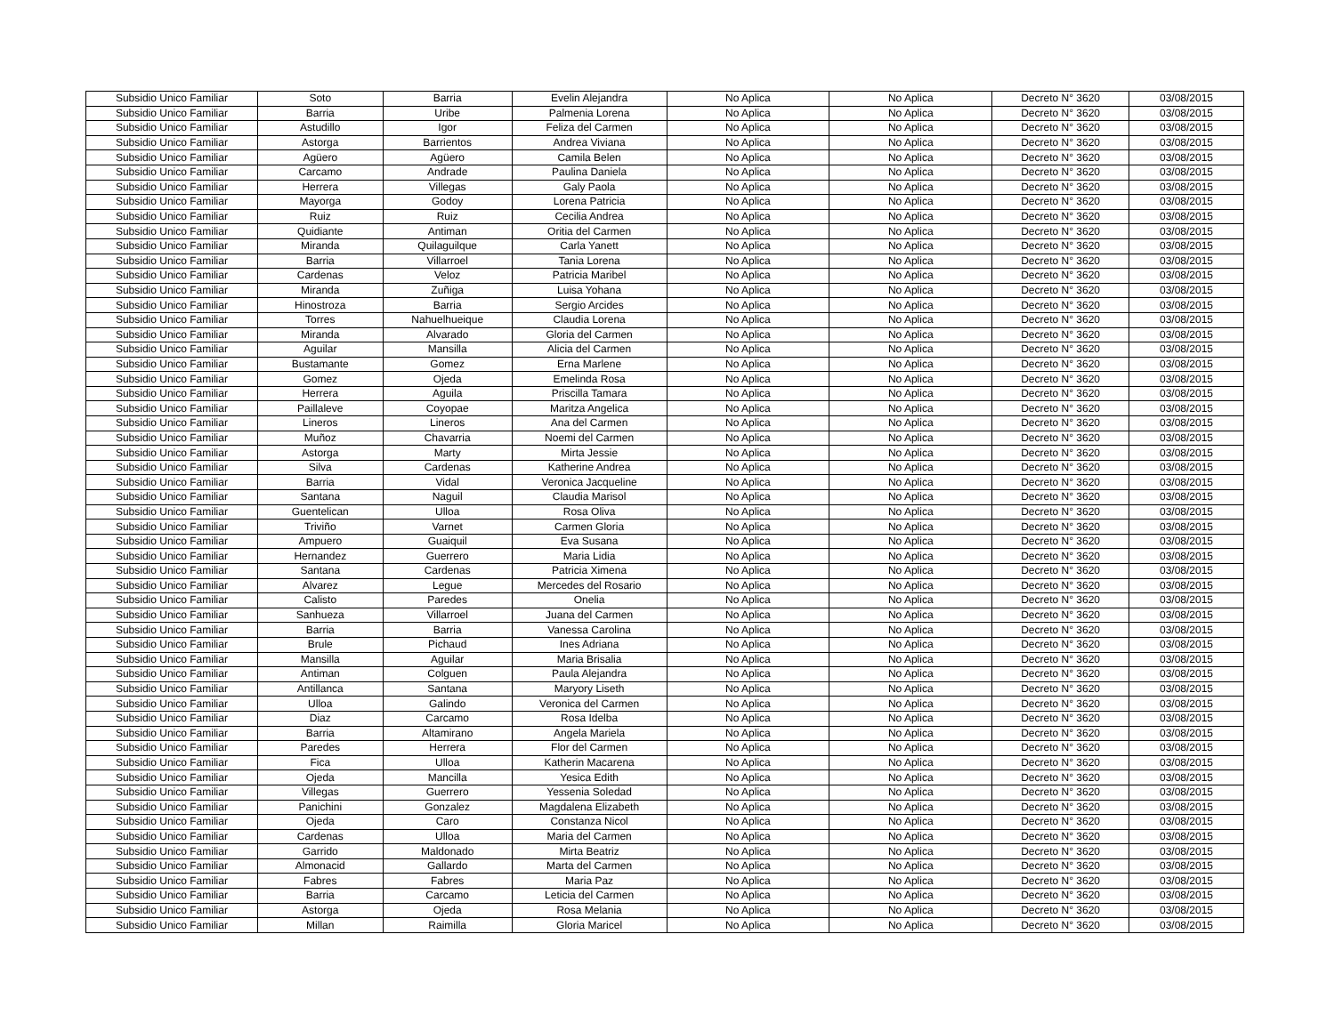| Subsidio Unico Familiar | Soto | Barria | Evelin Alejandra | No Aplica | No Aplica | Decreto N° 3620 | 03/08/2015 |
| Subsidio Unico Familiar | Barria | Uribe | Palmenia Lorena | No Aplica | No Aplica | Decreto N° 3620 | 03/08/2015 |
| Subsidio Unico Familiar | Astudillo | Igor | Feliza del Carmen | No Aplica | No Aplica | Decreto N° 3620 | 03/08/2015 |
| Subsidio Unico Familiar | Astorga | Barrientos | Andrea Viviana | No Aplica | No Aplica | Decreto N° 3620 | 03/08/2015 |
| Subsidio Unico Familiar | Agüero | Agüero | Camila Belen | No Aplica | No Aplica | Decreto N° 3620 | 03/08/2015 |
| Subsidio Unico Familiar | Carcamo | Andrade | Paulina Daniela | No Aplica | No Aplica | Decreto N° 3620 | 03/08/2015 |
| Subsidio Unico Familiar | Herrera | Villegas | Galy Paola | No Aplica | No Aplica | Decreto N° 3620 | 03/08/2015 |
| Subsidio Unico Familiar | Mayorga | Godoy | Lorena Patricia | No Aplica | No Aplica | Decreto N° 3620 | 03/08/2015 |
| Subsidio Unico Familiar | Ruiz | Ruiz | Cecilia Andrea | No Aplica | No Aplica | Decreto N° 3620 | 03/08/2015 |
| Subsidio Unico Familiar | Quidiante | Antiman | Oritia del Carmen | No Aplica | No Aplica | Decreto N° 3620 | 03/08/2015 |
| Subsidio Unico Familiar | Miranda | Quilaguilque | Carla Yanett | No Aplica | No Aplica | Decreto N° 3620 | 03/08/2015 |
| Subsidio Unico Familiar | Barria | Villarroel | Tania Lorena | No Aplica | No Aplica | Decreto N° 3620 | 03/08/2015 |
| Subsidio Unico Familiar | Cardenas | Veloz | Patricia Maribel | No Aplica | No Aplica | Decreto N° 3620 | 03/08/2015 |
| Subsidio Unico Familiar | Miranda | Zuñiga | Luisa Yohana | No Aplica | No Aplica | Decreto N° 3620 | 03/08/2015 |
| Subsidio Unico Familiar | Hinostroza | Barria | Sergio Arcides | No Aplica | No Aplica | Decreto N° 3620 | 03/08/2015 |
| Subsidio Unico Familiar | Torres | Nahuelhueique | Claudia Lorena | No Aplica | No Aplica | Decreto N° 3620 | 03/08/2015 |
| Subsidio Unico Familiar | Miranda | Alvarado | Gloria del Carmen | No Aplica | No Aplica | Decreto N° 3620 | 03/08/2015 |
| Subsidio Unico Familiar | Aguilar | Mansilla | Alicia del Carmen | No Aplica | No Aplica | Decreto N° 3620 | 03/08/2015 |
| Subsidio Unico Familiar | Bustamante | Gomez | Erna Marlene | No Aplica | No Aplica | Decreto N° 3620 | 03/08/2015 |
| Subsidio Unico Familiar | Gomez | Ojeda | Emelinda Rosa | No Aplica | No Aplica | Decreto N° 3620 | 03/08/2015 |
| Subsidio Unico Familiar | Herrera | Aguila | Priscilla Tamara | No Aplica | No Aplica | Decreto N° 3620 | 03/08/2015 |
| Subsidio Unico Familiar | Paillaleve | Coyopae | Maritza Angelica | No Aplica | No Aplica | Decreto N° 3620 | 03/08/2015 |
| Subsidio Unico Familiar | Lineros | Lineros | Ana del Carmen | No Aplica | No Aplica | Decreto N° 3620 | 03/08/2015 |
| Subsidio Unico Familiar | Muñoz | Chavarria | Noemi del Carmen | No Aplica | No Aplica | Decreto N° 3620 | 03/08/2015 |
| Subsidio Unico Familiar | Astorga | Marty | Mirta Jessie | No Aplica | No Aplica | Decreto N° 3620 | 03/08/2015 |
| Subsidio Unico Familiar | Silva | Cardenas | Katherine Andrea | No Aplica | No Aplica | Decreto N° 3620 | 03/08/2015 |
| Subsidio Unico Familiar | Barria | Vidal | Veronica Jacqueline | No Aplica | No Aplica | Decreto N° 3620 | 03/08/2015 |
| Subsidio Unico Familiar | Santana | Naguil | Claudia Marisol | No Aplica | No Aplica | Decreto N° 3620 | 03/08/2015 |
| Subsidio Unico Familiar | Guentelican | Ulloa | Rosa Oliva | No Aplica | No Aplica | Decreto N° 3620 | 03/08/2015 |
| Subsidio Unico Familiar | Triviño | Varnet | Carmen Gloria | No Aplica | No Aplica | Decreto N° 3620 | 03/08/2015 |
| Subsidio Unico Familiar | Ampuero | Guaiquil | Eva Susana | No Aplica | No Aplica | Decreto N° 3620 | 03/08/2015 |
| Subsidio Unico Familiar | Hernandez | Guerrero | Maria Lidia | No Aplica | No Aplica | Decreto N° 3620 | 03/08/2015 |
| Subsidio Unico Familiar | Santana | Cardenas | Patricia Ximena | No Aplica | No Aplica | Decreto N° 3620 | 03/08/2015 |
| Subsidio Unico Familiar | Alvarez | Legue | Mercedes del Rosario | No Aplica | No Aplica | Decreto N° 3620 | 03/08/2015 |
| Subsidio Unico Familiar | Calisto | Paredes | Onelia | No Aplica | No Aplica | Decreto N° 3620 | 03/08/2015 |
| Subsidio Unico Familiar | Sanhueza | Villarroel | Juana del Carmen | No Aplica | No Aplica | Decreto N° 3620 | 03/08/2015 |
| Subsidio Unico Familiar | Barria | Barria | Vanessa Carolina | No Aplica | No Aplica | Decreto N° 3620 | 03/08/2015 |
| Subsidio Unico Familiar | Brule | Pichaud | Ines Adriana | No Aplica | No Aplica | Decreto N° 3620 | 03/08/2015 |
| Subsidio Unico Familiar | Mansilla | Aguilar | Maria Brisalia | No Aplica | No Aplica | Decreto N° 3620 | 03/08/2015 |
| Subsidio Unico Familiar | Antiman | Colguen | Paula Alejandra | No Aplica | No Aplica | Decreto N° 3620 | 03/08/2015 |
| Subsidio Unico Familiar | Antillanca | Santana | Maryory Liseth | No Aplica | No Aplica | Decreto N° 3620 | 03/08/2015 |
| Subsidio Unico Familiar | Ulloa | Galindo | Veronica del Carmen | No Aplica | No Aplica | Decreto N° 3620 | 03/08/2015 |
| Subsidio Unico Familiar | Diaz | Carcamo | Rosa Idelba | No Aplica | No Aplica | Decreto N° 3620 | 03/08/2015 |
| Subsidio Unico Familiar | Barria | Altamirano | Angela Mariela | No Aplica | No Aplica | Decreto N° 3620 | 03/08/2015 |
| Subsidio Unico Familiar | Paredes | Herrera | Flor del Carmen | No Aplica | No Aplica | Decreto N° 3620 | 03/08/2015 |
| Subsidio Unico Familiar | Fica | Ulloa | Katherin Macarena | No Aplica | No Aplica | Decreto N° 3620 | 03/08/2015 |
| Subsidio Unico Familiar | Ojeda | Mancilla | Yesica Edith | No Aplica | No Aplica | Decreto N° 3620 | 03/08/2015 |
| Subsidio Unico Familiar | Villegas | Guerrero | Yessenia Soledad | No Aplica | No Aplica | Decreto N° 3620 | 03/08/2015 |
| Subsidio Unico Familiar | Panichini | Gonzalez | Magdalena Elizabeth | No Aplica | No Aplica | Decreto N° 3620 | 03/08/2015 |
| Subsidio Unico Familiar | Ojeda | Caro | Constanza Nicol | No Aplica | No Aplica | Decreto N° 3620 | 03/08/2015 |
| Subsidio Unico Familiar | Cardenas | Ulloa | Maria del Carmen | No Aplica | No Aplica | Decreto N° 3620 | 03/08/2015 |
| Subsidio Unico Familiar | Garrido | Maldonado | Mirta Beatriz | No Aplica | No Aplica | Decreto N° 3620 | 03/08/2015 |
| Subsidio Unico Familiar | Almonacid | Gallardo | Marta del Carmen | No Aplica | No Aplica | Decreto N° 3620 | 03/08/2015 |
| Subsidio Unico Familiar | Fabres | Fabres | Maria Paz | No Aplica | No Aplica | Decreto N° 3620 | 03/08/2015 |
| Subsidio Unico Familiar | Barria | Carcamo | Leticia del Carmen | No Aplica | No Aplica | Decreto N° 3620 | 03/08/2015 |
| Subsidio Unico Familiar | Astorga | Ojeda | Rosa Melania | No Aplica | No Aplica | Decreto N° 3620 | 03/08/2015 |
| Subsidio Unico Familiar | Millan | Raimilla | Gloria Maricel | No Aplica | No Aplica | Decreto N° 3620 | 03/08/2015 |